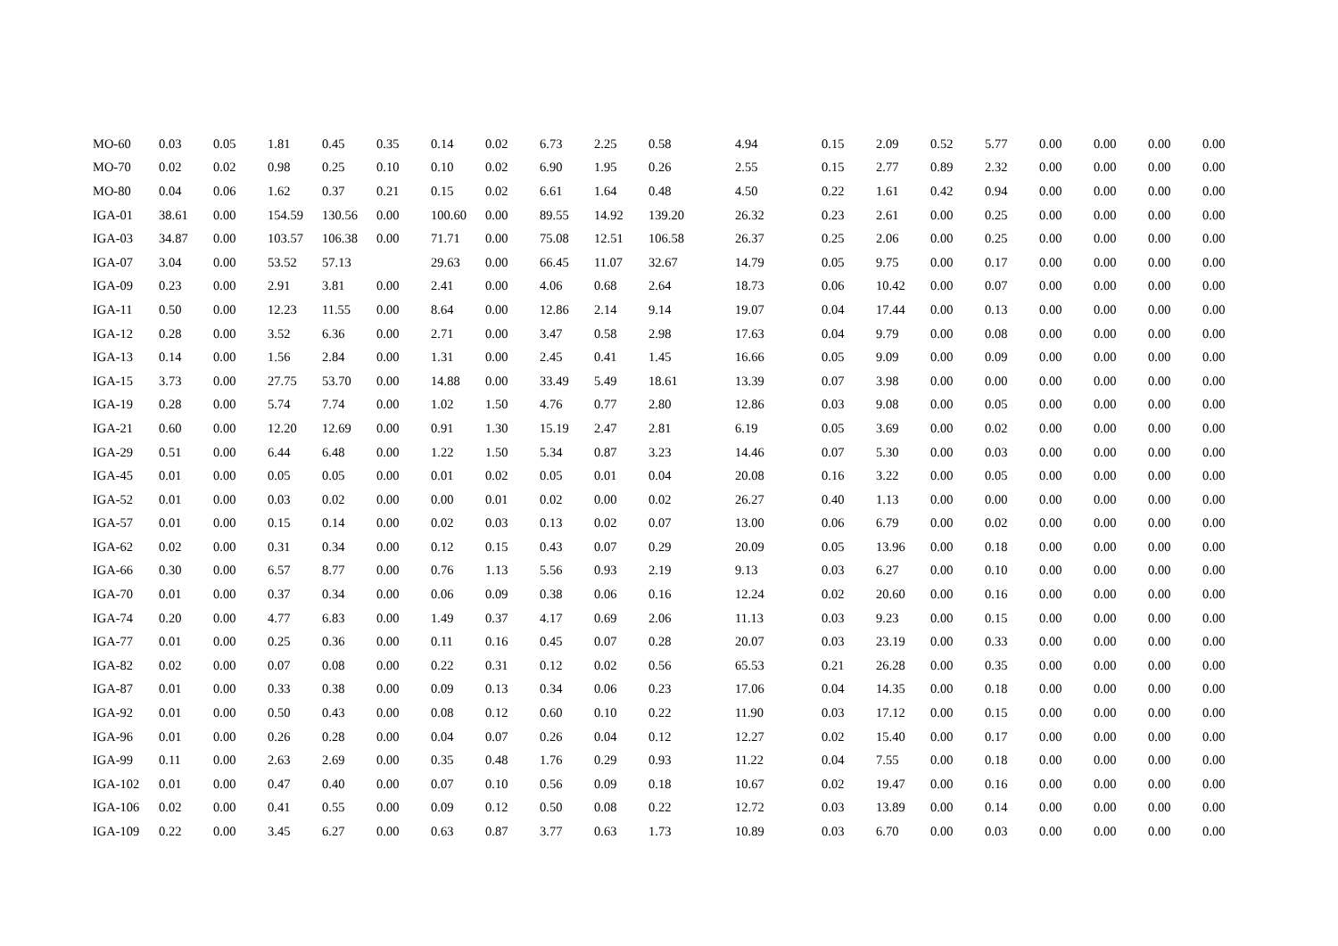| MO-60 | 0.03 | 0.05 | 1.81 | 0.45 | 0.35 | 0.14 | 0.02 | 6.73 | 2.25 | 0.58 | 4.94 | 0.15 | 2.09 | 0.52 | 5.77 | 0.00 | 0.00 | 0.00 | 0.00 |
| MO-70 | 0.02 | 0.02 | 0.98 | 0.25 | 0.10 | 0.10 | 0.02 | 6.90 | 1.95 | 0.26 | 2.55 | 0.15 | 2.77 | 0.89 | 2.32 | 0.00 | 0.00 | 0.00 | 0.00 |
| MO-80 | 0.04 | 0.06 | 1.62 | 0.37 | 0.21 | 0.15 | 0.02 | 6.61 | 1.64 | 0.48 | 4.50 | 0.22 | 1.61 | 0.42 | 0.94 | 0.00 | 0.00 | 0.00 | 0.00 |
| IGA-01 | 38.61 | 0.00 | 154.59 | 130.56 | 0.00 | 100.60 | 0.00 | 89.55 | 14.92 | 139.20 | 26.32 | 0.23 | 2.61 | 0.00 | 0.25 | 0.00 | 0.00 | 0.00 | 0.00 |
| IGA-03 | 34.87 | 0.00 | 103.57 | 106.38 | 0.00 | 71.71 | 0.00 | 75.08 | 12.51 | 106.58 | 26.37 | 0.25 | 2.06 | 0.00 | 0.25 | 0.00 | 0.00 | 0.00 | 0.00 |
| IGA-07 | 3.04 | 0.00 | 53.52 | 57.13 | | 29.63 | 0.00 | 66.45 | 11.07 | 32.67 | 14.79 | 0.05 | 9.75 | 0.00 | 0.17 | 0.00 | 0.00 | 0.00 | 0.00 |
| IGA-09 | 0.23 | 0.00 | 2.91 | 3.81 | 0.00 | 2.41 | 0.00 | 4.06 | 0.68 | 2.64 | 18.73 | 0.06 | 10.42 | 0.00 | 0.07 | 0.00 | 0.00 | 0.00 | 0.00 |
| IGA-11 | 0.50 | 0.00 | 12.23 | 11.55 | 0.00 | 8.64 | 0.00 | 12.86 | 2.14 | 9.14 | 19.07 | 0.04 | 17.44 | 0.00 | 0.13 | 0.00 | 0.00 | 0.00 | 0.00 |
| IGA-12 | 0.28 | 0.00 | 3.52 | 6.36 | 0.00 | 2.71 | 0.00 | 3.47 | 0.58 | 2.98 | 17.63 | 0.04 | 9.79 | 0.00 | 0.08 | 0.00 | 0.00 | 0.00 | 0.00 |
| IGA-13 | 0.14 | 0.00 | 1.56 | 2.84 | 0.00 | 1.31 | 0.00 | 2.45 | 0.41 | 1.45 | 16.66 | 0.05 | 9.09 | 0.00 | 0.09 | 0.00 | 0.00 | 0.00 | 0.00 |
| IGA-15 | 3.73 | 0.00 | 27.75 | 53.70 | 0.00 | 14.88 | 0.00 | 33.49 | 5.49 | 18.61 | 13.39 | 0.07 | 3.98 | 0.00 | 0.00 | 0.00 | 0.00 | 0.00 | 0.00 |
| IGA-19 | 0.28 | 0.00 | 5.74 | 7.74 | 0.00 | 1.02 | 1.50 | 4.76 | 0.77 | 2.80 | 12.86 | 0.03 | 9.08 | 0.00 | 0.05 | 0.00 | 0.00 | 0.00 | 0.00 |
| IGA-21 | 0.60 | 0.00 | 12.20 | 12.69 | 0.00 | 0.91 | 1.30 | 15.19 | 2.47 | 2.81 | 6.19 | 0.05 | 3.69 | 0.00 | 0.02 | 0.00 | 0.00 | 0.00 | 0.00 |
| IGA-29 | 0.51 | 0.00 | 6.44 | 6.48 | 0.00 | 1.22 | 1.50 | 5.34 | 0.87 | 3.23 | 14.46 | 0.07 | 5.30 | 0.00 | 0.03 | 0.00 | 0.00 | 0.00 | 0.00 |
| IGA-45 | 0.01 | 0.00 | 0.05 | 0.05 | 0.00 | 0.01 | 0.02 | 0.05 | 0.01 | 0.04 | 20.08 | 0.16 | 3.22 | 0.00 | 0.05 | 0.00 | 0.00 | 0.00 | 0.00 |
| IGA-52 | 0.01 | 0.00 | 0.03 | 0.02 | 0.00 | 0.00 | 0.01 | 0.02 | 0.00 | 0.02 | 26.27 | 0.40 | 1.13 | 0.00 | 0.00 | 0.00 | 0.00 | 0.00 | 0.00 |
| IGA-57 | 0.01 | 0.00 | 0.15 | 0.14 | 0.00 | 0.02 | 0.03 | 0.13 | 0.02 | 0.07 | 13.00 | 0.06 | 6.79 | 0.00 | 0.02 | 0.00 | 0.00 | 0.00 | 0.00 |
| IGA-62 | 0.02 | 0.00 | 0.31 | 0.34 | 0.00 | 0.12 | 0.15 | 0.43 | 0.07 | 0.29 | 20.09 | 0.05 | 13.96 | 0.00 | 0.18 | 0.00 | 0.00 | 0.00 | 0.00 |
| IGA-66 | 0.30 | 0.00 | 6.57 | 8.77 | 0.00 | 0.76 | 1.13 | 5.56 | 0.93 | 2.19 | 9.13 | 0.03 | 6.27 | 0.00 | 0.10 | 0.00 | 0.00 | 0.00 | 0.00 |
| IGA-70 | 0.01 | 0.00 | 0.37 | 0.34 | 0.00 | 0.06 | 0.09 | 0.38 | 0.06 | 0.16 | 12.24 | 0.02 | 20.60 | 0.00 | 0.16 | 0.00 | 0.00 | 0.00 | 0.00 |
| IGA-74 | 0.20 | 0.00 | 4.77 | 6.83 | 0.00 | 1.49 | 0.37 | 4.17 | 0.69 | 2.06 | 11.13 | 0.03 | 9.23 | 0.00 | 0.15 | 0.00 | 0.00 | 0.00 | 0.00 |
| IGA-77 | 0.01 | 0.00 | 0.25 | 0.36 | 0.00 | 0.11 | 0.16 | 0.45 | 0.07 | 0.28 | 20.07 | 0.03 | 23.19 | 0.00 | 0.33 | 0.00 | 0.00 | 0.00 | 0.00 |
| IGA-82 | 0.02 | 0.00 | 0.07 | 0.08 | 0.00 | 0.22 | 0.31 | 0.12 | 0.02 | 0.56 | 65.53 | 0.21 | 26.28 | 0.00 | 0.35 | 0.00 | 0.00 | 0.00 | 0.00 |
| IGA-87 | 0.01 | 0.00 | 0.33 | 0.38 | 0.00 | 0.09 | 0.13 | 0.34 | 0.06 | 0.23 | 17.06 | 0.04 | 14.35 | 0.00 | 0.18 | 0.00 | 0.00 | 0.00 | 0.00 |
| IGA-92 | 0.01 | 0.00 | 0.50 | 0.43 | 0.00 | 0.08 | 0.12 | 0.60 | 0.10 | 0.22 | 11.90 | 0.03 | 17.12 | 0.00 | 0.15 | 0.00 | 0.00 | 0.00 | 0.00 |
| IGA-96 | 0.01 | 0.00 | 0.26 | 0.28 | 0.00 | 0.04 | 0.07 | 0.26 | 0.04 | 0.12 | 12.27 | 0.02 | 15.40 | 0.00 | 0.17 | 0.00 | 0.00 | 0.00 | 0.00 |
| IGA-99 | 0.11 | 0.00 | 2.63 | 2.69 | 0.00 | 0.35 | 0.48 | 1.76 | 0.29 | 0.93 | 11.22 | 0.04 | 7.55 | 0.00 | 0.18 | 0.00 | 0.00 | 0.00 | 0.00 |
| IGA-102 | 0.01 | 0.00 | 0.47 | 0.40 | 0.00 | 0.07 | 0.10 | 0.56 | 0.09 | 0.18 | 10.67 | 0.02 | 19.47 | 0.00 | 0.16 | 0.00 | 0.00 | 0.00 | 0.00 |
| IGA-106 | 0.02 | 0.00 | 0.41 | 0.55 | 0.00 | 0.09 | 0.12 | 0.50 | 0.08 | 0.22 | 12.72 | 0.03 | 13.89 | 0.00 | 0.14 | 0.00 | 0.00 | 0.00 | 0.00 |
| IGA-109 | 0.22 | 0.00 | 3.45 | 6.27 | 0.00 | 0.63 | 0.87 | 3.77 | 0.63 | 1.73 | 10.89 | 0.03 | 6.70 | 0.00 | 0.03 | 0.00 | 0.00 | 0.00 | 0.00 |